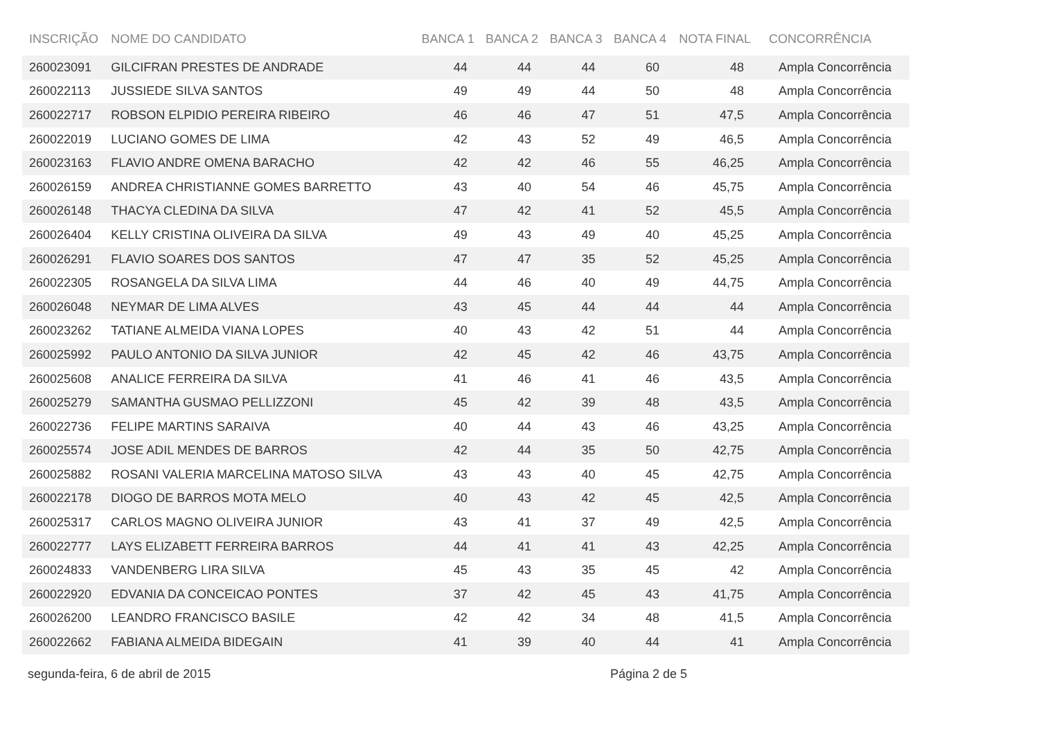| INSCRIÇÃO | NOME DO CANDIDATO | BANCA 1 | BANCA 2 | BANCA 3 | BANCA 4 | NOTA FINAL | CONCORRÊNCIA |
| --- | --- | --- | --- | --- | --- | --- | --- |
| 260023091 | GILCIFRAN PRESTES DE ANDRADE | 44 | 44 | 44 | 60 | 48 | Ampla Concorrência |
| 260022113 | JUSSIEDE SILVA SANTOS | 49 | 49 | 44 | 50 | 48 | Ampla Concorrência |
| 260022717 | ROBSON ELPIDIO PEREIRA RIBEIRO | 46 | 46 | 47 | 51 | 47,5 | Ampla Concorrência |
| 260022019 | LUCIANO GOMES DE LIMA | 42 | 43 | 52 | 49 | 46,5 | Ampla Concorrência |
| 260023163 | FLAVIO ANDRE OMENA BARACHO | 42 | 42 | 46 | 55 | 46,25 | Ampla Concorrência |
| 260026159 | ANDREA CHRISTIANNE GOMES BARRETTO | 43 | 40 | 54 | 46 | 45,75 | Ampla Concorrência |
| 260026148 | THACYA CLEDINA DA SILVA | 47 | 42 | 41 | 52 | 45,5 | Ampla Concorrência |
| 260026404 | KELLY CRISTINA OLIVEIRA DA SILVA | 49 | 43 | 49 | 40 | 45,25 | Ampla Concorrência |
| 260026291 | FLAVIO SOARES DOS SANTOS | 47 | 47 | 35 | 52 | 45,25 | Ampla Concorrência |
| 260022305 | ROSANGELA DA SILVA LIMA | 44 | 46 | 40 | 49 | 44,75 | Ampla Concorrência |
| 260026048 | NEYMAR DE LIMA ALVES | 43 | 45 | 44 | 44 | 44 | Ampla Concorrência |
| 260023262 | TATIANE ALMEIDA VIANA LOPES | 40 | 43 | 42 | 51 | 44 | Ampla Concorrência |
| 260025992 | PAULO ANTONIO DA SILVA JUNIOR | 42 | 45 | 42 | 46 | 43,75 | Ampla Concorrência |
| 260025608 | ANALICE FERREIRA DA SILVA | 41 | 46 | 41 | 46 | 43,5 | Ampla Concorrência |
| 260025279 | SAMANTHA GUSMAO PELLIZZONI | 45 | 42 | 39 | 48 | 43,5 | Ampla Concorrência |
| 260022736 | FELIPE MARTINS SARAIVA | 40 | 44 | 43 | 46 | 43,25 | Ampla Concorrência |
| 260025574 | JOSE ADIL MENDES DE BARROS | 42 | 44 | 35 | 50 | 42,75 | Ampla Concorrência |
| 260025882 | ROSANI VALERIA MARCELINA MATOSO SILVA | 43 | 43 | 40 | 45 | 42,75 | Ampla Concorrência |
| 260022178 | DIOGO DE BARROS MOTA MELO | 40 | 43 | 42 | 45 | 42,5 | Ampla Concorrência |
| 260025317 | CARLOS MAGNO OLIVEIRA JUNIOR | 43 | 41 | 37 | 49 | 42,5 | Ampla Concorrência |
| 260022777 | LAYS ELIZABETT FERREIRA BARROS | 44 | 41 | 41 | 43 | 42,25 | Ampla Concorrência |
| 260024833 | VANDENBERG LIRA SILVA | 45 | 43 | 35 | 45 | 42 | Ampla Concorrência |
| 260022920 | EDVANIA DA CONCEICAO PONTES | 37 | 42 | 45 | 43 | 41,75 | Ampla Concorrência |
| 260026200 | LEANDRO FRANCISCO BASILE | 42 | 42 | 34 | 48 | 41,5 | Ampla Concorrência |
| 260022662 | FABIANA ALMEIDA BIDEGAIN | 41 | 39 | 40 | 44 | 41 | Ampla Concorrência |
segunda-feira, 6 de abril de 2015 Página 2 de 5